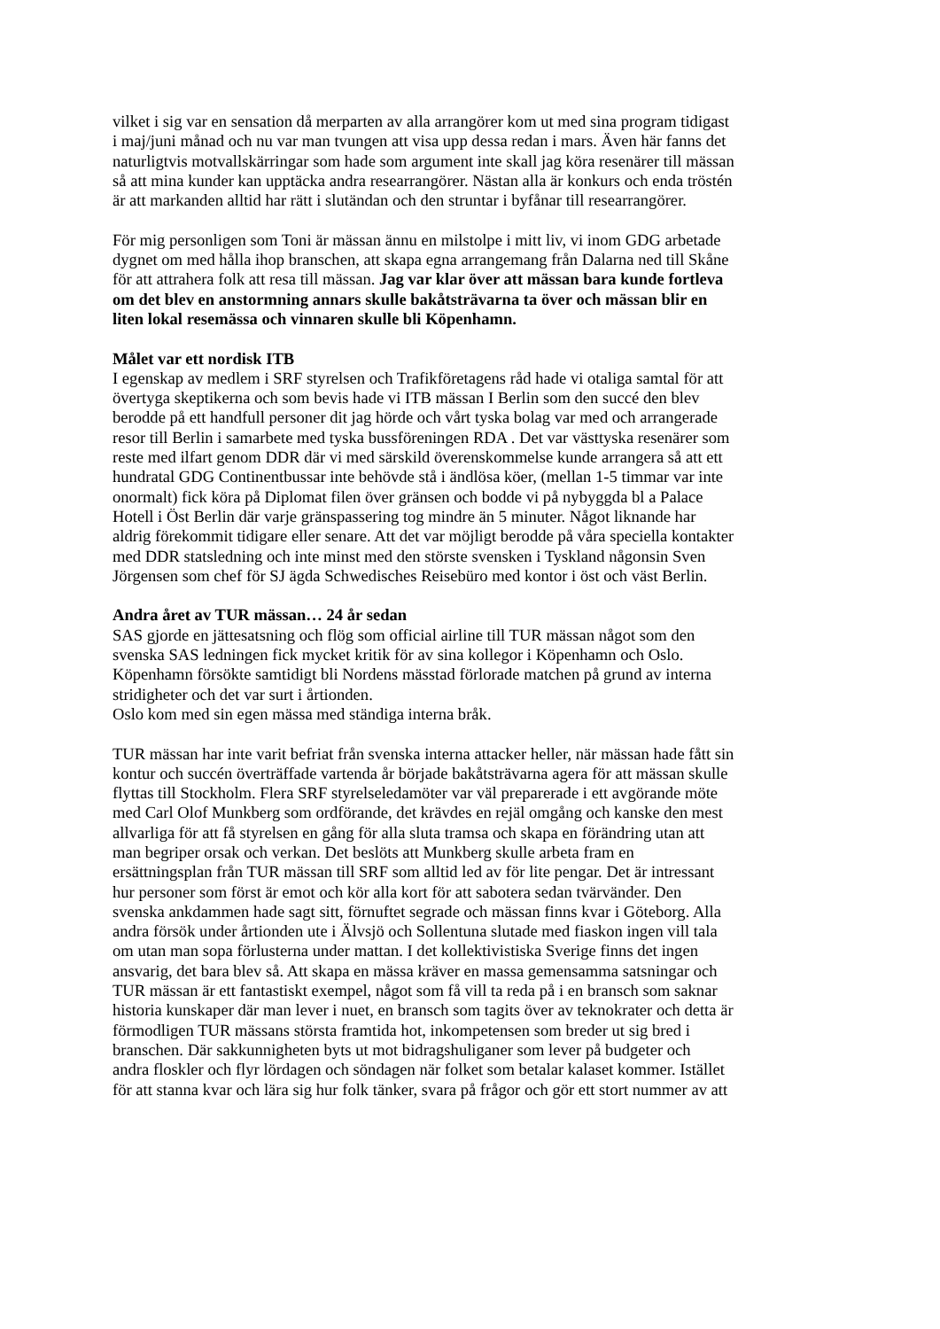vilket i sig var en sensation då merparten av alla arrangörer kom ut med sina program tidigast i maj/juni månad och nu var man tvungen att visa upp dessa redan i mars. Även här fanns det naturligtvis motvallskärringar som hade som argument inte skall jag köra resenärer till mässan så att mina kunder kan upptäcka andra researrangörer. Nästan alla är konkurs och enda tröstén är att markanden alltid har rätt i slutändan och den struntar i byfånar till researrangörer.
För mig personligen som Toni är mässan ännu en milstolpe i mitt liv, vi inom GDG arbetade dygnet om med hålla ihop branschen, att skapa egna arrangemang från Dalarna ned till Skåne för att attrahera folk att resa till mässan. Jag var klar över att mässan bara kunde fortleva om det blev en anstormning annars skulle bakåtsträvarna ta över och mässan blir en liten lokal resemässa och vinnaren skulle bli Köpenhamn.
Målet var ett nordisk ITB I egenskap av medlem i SRF styrelsen och Trafikföretagens råd hade vi otaliga samtal för att övertyga skeptikerna och som bevis hade vi ITB mässan I Berlin som den succé den blev berodde på ett handfull personer dit jag hörde och vårt tyska bolag var med och arrangerade resor till Berlin i samarbete med tyska bussföreningen RDA . Det var västtyska resenärer som reste med ilfart genom DDR där vi med särskild överenskommelse kunde arrangera så att ett hundratal GDG Continentbussar inte behövde stå i ändlösa köer, (mellan 1-5 timmar var inte onormalt) fick köra på Diplomat filen över gränsen och bodde vi på nybyggda bl a Palace Hotell i Öst Berlin där varje gränspassering tog mindre än 5 minuter. Något liknande har aldrig förekommit tidigare eller senare. Att det var möjligt berodde på våra speciella kontakter med DDR statsledning och inte minst med den störste svensken i Tyskland någonsin Sven Jörgensen som chef för SJ ägda Schwedisches Reisebüro med kontor i öst och väst Berlin.
Andra året av TUR mässan… 24 år sedan SAS gjorde en jättesatsning och flög som official airline till TUR mässan något som den svenska SAS ledningen fick mycket kritik för av sina kollegor i Köpenhamn och Oslo. Köpenhamn försökte samtidigt bli Nordens mässtad förlorade matchen på grund av interna stridigheter och det var surt i årtionden. Oslo kom med sin egen mässa med ständiga interna bråk.
TUR mässan har inte varit befriat från svenska interna attacker heller, när mässan hade fått sin kontur och succén överträffade vartenda år började bakåtsträvarna agera för att mässan skulle flyttas till Stockholm. Flera SRF styrelseledamöter var väl preparerade i ett avgörande möte med Carl Olof Munkberg som ordförande, det krävdes en rejäl omgång och kanske den mest allvarliga för att få styrelsen en gång för alla sluta tramsa och skapa en förändring utan att man begriper orsak och verkan. Det beslöts att Munkberg skulle arbeta fram en ersättningsplan från TUR mässan till SRF som alltid led av för lite pengar. Det är intressant hur personer som först är emot och kör alla kort för att sabotera sedan tvärvänder. Den svenska ankdammen hade sagt sitt, förnuftet segrade och mässan finns kvar i Göteborg. Alla andra försök under årtionden ute i Älvsjö och Sollentuna slutade med fiaskon ingen vill tala om utan man sopa förlusterna under mattan. I det kollektivistiska Sverige finns det ingen ansvarig, det bara blev så. Att skapa en mässa kräver en massa gemensamma satsningar och TUR mässan är ett fantastiskt exempel, något som få vill ta reda på i en bransch som saknar historia kunskaper där man lever i nuet, en bransch som tagits över av teknokrater och detta är förmodligen TUR mässans största framtida hot, inkompetensen som breder ut sig bred i branschen. Där sakkunnigheten byts ut mot bidragshuliganer som lever på budgeter och andra floskler och flyr lördagen och söndagen när folket som betalar kalaset kommer. Istället för att stanna kvar och lära sig hur folk tänker, svara på frågor och gör ett stort nummer av att